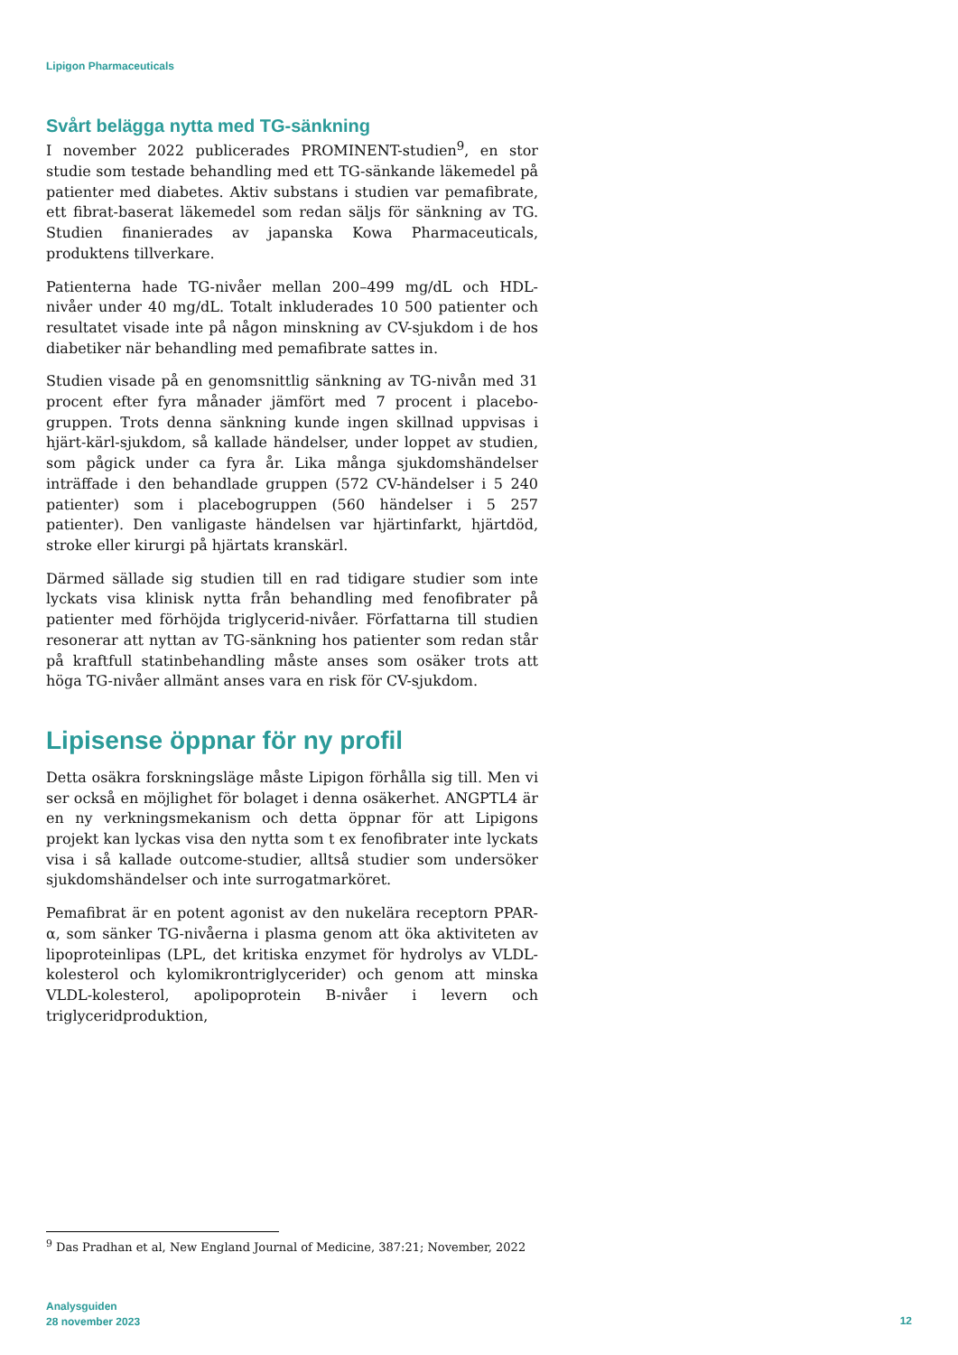Lipigon Pharmaceuticals
Svårt belägga nytta med TG-sänkning
I november 2022 publicerades PROMINENT-studien<sup>9</sup>, en stor studie som testade behandling med ett TG-sänkande läkemedel på patienter med diabetes. Aktiv substans i studien var pemafibrate, ett fibrat-baserat läkemedel som redan säljs för sänkning av TG. Studien finanierades av japanska Kowa Pharmaceuticals, produktens tillverkare.
Patienterna hade TG-nivåer mellan 200–499 mg/dL och HDL-nivåer under 40 mg/dL. Totalt inkluderades 10 500 patienter och resultatet visade inte på någon minskning av CV-sjukdom i de hos diabetiker när behandling med pemafibrate sattes in.
Studien visade på en genomsnittlig sänkning av TG-nivån med 31 procent efter fyra månader jämfört med 7 procent i placebo-gruppen. Trots denna sänkning kunde ingen skillnad uppvisas i hjärt-kärl-sjukdom, så kallade händelser, under loppet av studien, som pågick under ca fyra år. Lika många sjukdomshändelser inträffade i den behandlade gruppen (572 CV-händelser i 5 240 patienter) som i placebogruppen (560 händelser i 5 257 patienter). Den vanligaste händelsen var hjärtinfarkt, hjärtdöd, stroke eller kirurgi på hjärtats kranskärl.
Därmed sällade sig studien till en rad tidigare studier som inte lyckats visa klinisk nytta från behandling med fenofibrater på patienter med förhöjda triglycerid-nivåer. Författarna till studien resonerar att nyttan av TG-sänkning hos patienter som redan står på kraftfull statinbehandling måste anses som osäker trots att höga TG-nivåer allmänt anses vara en risk för CV-sjukdom.
Lipisense öppnar för ny profil
Detta osäkra forskningsläge måste Lipigon förhålla sig till. Men vi ser också en möjlighet för bolaget i denna osäkerhet. ANGPTL4 är en ny verkningsmekanism och detta öppnar för att Lipigons projekt kan lyckas visa den nytta som t ex fenofibrater inte lyckats visa i så kallade outcome-studier, alltså studier som undersöker sjukdomshändelser och inte surrogatmarköret.
Pemafibrat är en potent agonist av den nukelära receptorn PPAR-α, som sänker TG-nivåerna i plasma genom att öka aktiviteten av lipoproteinlipas (LPL, det kritiska enzymet för hydrolys av VLDL-kolesterol och kylomikrontriglycerider) och genom att minska VLDL-kolesterol, apolipoprotein B-nivåer i levern och triglyceridproduktion,
<sup>9</sup> Das Pradhan et al, New England Journal of Medicine, 387:21; November, 2022
Analysguiden
28 november 2023
12